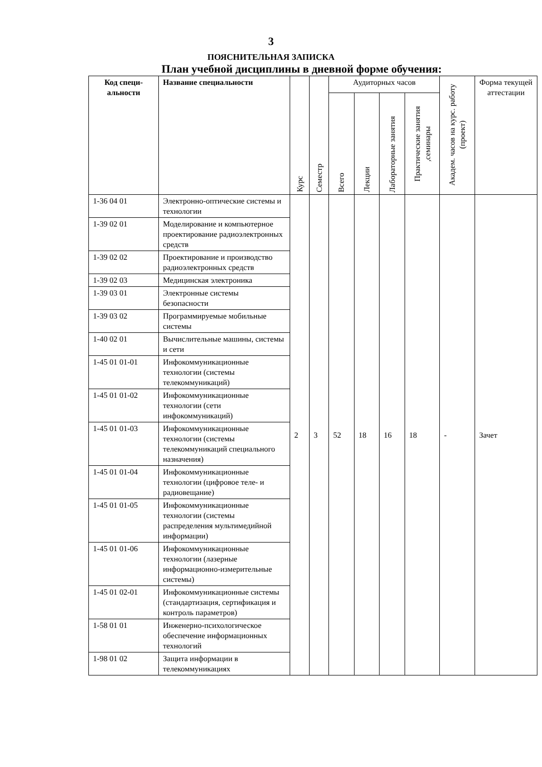3
ПОЯСНИТЕЛЬНАЯ ЗАПИСКА
План учебной дисциплины в дневной форме обучения:
| Код специ- альности | Название специальности | Курс | Семестр | Аудиторных часов | | | | Академ. часов на курс. работу (проект) | Форма текущей аттестации |
| --- | --- | --- | --- | --- | --- | --- | --- | --- | --- |
| | | | | Всего | Лекции | Лабораторные занятия | Практические занятия ,семинары | | |
| 1-36 04 01 | Электронно-оптические системы и технологии | 2 | 3 | 52 | 18 | 16 | 18 | - | Зачет |
| 1-39 02 01 | Моделирование и компьютерное проектирование радиоэлектронных средств | | | | | | | | |
| 1-39 02 02 | Проектирование и производство радиоэлектронных средств | | | | | | | | |
| 1-39 02 03 | Медицинская электроника | | | | | | | | |
| 1-39 03 01 | Электронные системы безопасности | | | | | | | | |
| 1-39 03 02 | Программируемые мобильные системы | | | | | | | | |
| 1-40 02 01 | Вычислительные машины, системы и сети | | | | | | | | |
| 1-45 01 01-01 | Инфокоммуникационные технологии (системы телекоммуникаций) | | | | | | | | |
| 1-45 01 01-02 | Инфокоммуникационные технологии (сети инфокоммуникаций) | | | | | | | | |
| 1-45 01 01-03 | Инфокоммуникационные технологии (системы телекоммуникаций специального назначения) | | | | | | | | |
| 1-45 01 01-04 | Инфокоммуникационные технологии (цифровое теле- и радиовещание) | | | | | | | | |
| 1-45 01 01-05 | Инфокоммуникационные технологии (системы распределения мультимедийной информации) | | | | | | | | |
| 1-45 01 01-06 | Инфокоммуникационные технологии (лазерные информационно-измерительные системы) | | | | | | | | |
| 1-45 01 02-01 | Инфокоммуникационные системы (стандартизация, сертификация и контроль параметров) | | | | | | | | |
| 1-58 01 01 | Инженерно-психологическое обеспечение информационных технологий | | | | | | | | |
| 1-98 01 02 | Защита информации в телекоммуникациях | | | | | | | | |